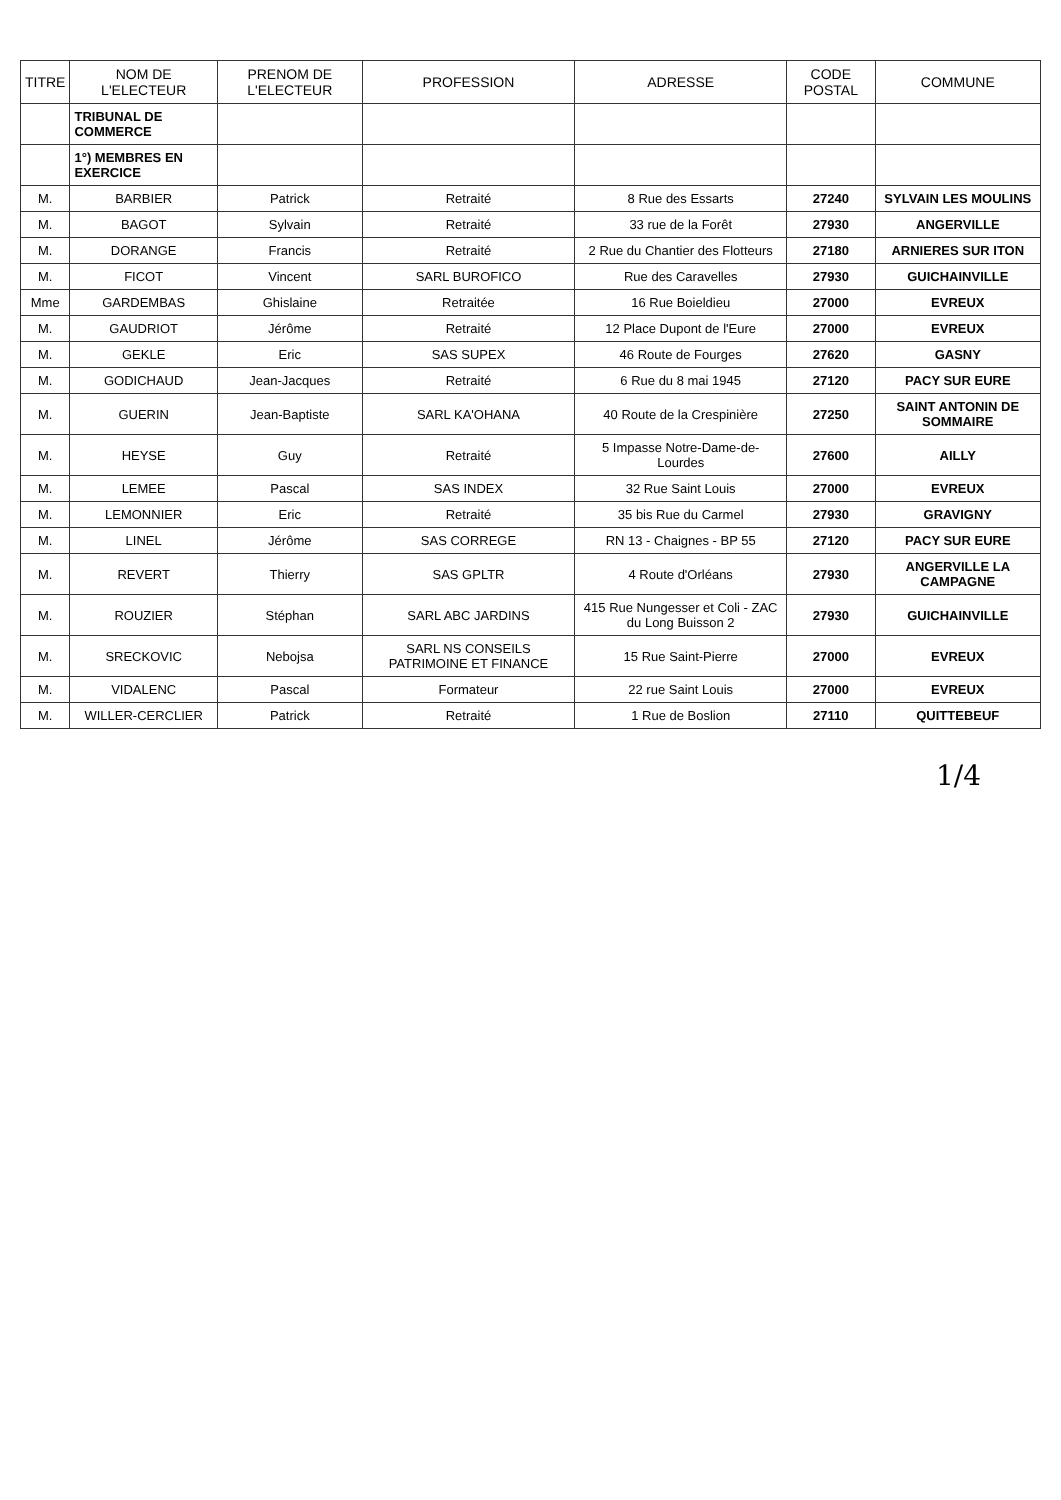| TITRE | NOM DE L'ELECTEUR | PRENOM DE L'ELECTEUR | PROFESSION | ADRESSE | CODE POSTAL | COMMUNE |
| --- | --- | --- | --- | --- | --- | --- |
| | TRIBUNAL DE COMMERCE | | | | | |
| | 1°) MEMBRES EN EXERCICE | | | | | |
| M. | BARBIER | Patrick | Retraité | 8 Rue des Essarts | 27240 | SYLVAIN LES MOULINS |
| M. | BAGOT | Sylvain | Retraité | 33 rue de la Forêt | 27930 | ANGERVILLE |
| M. | DORANGE | Francis | Retraité | 2 Rue du Chantier des Flotteurs | 27180 | ARNIERES SUR ITON |
| M. | FICOT | Vincent | SARL BUROFICO | Rue des Caravelles | 27930 | GUICHAINVILLE |
| Mme | GARDEMBAS | Ghislaine | Retraitée | 16 Rue Boieldieu | 27000 | EVREUX |
| M. | GAUDRIOT | Jérôme | Retraité | 12 Place Dupont de l'Eure | 27000 | EVREUX |
| M. | GEKLE | Eric | SAS SUPEX | 46 Route de Fourges | 27620 | GASNY |
| M. | GODICHAUD | Jean-Jacques | Retraité | 6 Rue du 8 mai 1945 | 27120 | PACY SUR EURE |
| M. | GUERIN | Jean-Baptiste | SARL KA'OHANA | 40 Route de la Crespinière | 27250 | SAINT ANTONIN DE SOMMAIRE |
| M. | HEYSE | Guy | Retraité | 5 Impasse Notre-Dame-de-Lourdes | 27600 | AILLY |
| M. | LEMEE | Pascal | SAS INDEX | 32 Rue Saint Louis | 27000 | EVREUX |
| M. | LEMONNIER | Eric | Retraité | 35 bis Rue du Carmel | 27930 | GRAVIGNY |
| M. | LINEL | Jérôme | SAS CORREGE | RN 13 - Chaignes - BP 55 | 27120 | PACY SUR EURE |
| M. | REVERT | Thierry | SAS GPLTR | 4 Route d'Orléans | 27930 | ANGERVILLE LA CAMPAGNE |
| M. | ROUZIER | Stéphan | SARL ABC JARDINS | 415 Rue Nungesser et Coli - ZAC du Long Buisson 2 | 27930 | GUICHAINVILLE |
| M. | SRECKOVIC | Nebojsa | SARL NS CONSEILS PATRIMOINE ET FINANCE | 15 Rue Saint-Pierre | 27000 | EVREUX |
| M. | VIDALENC | Pascal | Formateur | 22 rue Saint Louis | 27000 | EVREUX |
| M. | WILLER-CERCLIER | Patrick | Retraité | 1 Rue de Boslion | 27110 | QUITTEBEUF |
1/4